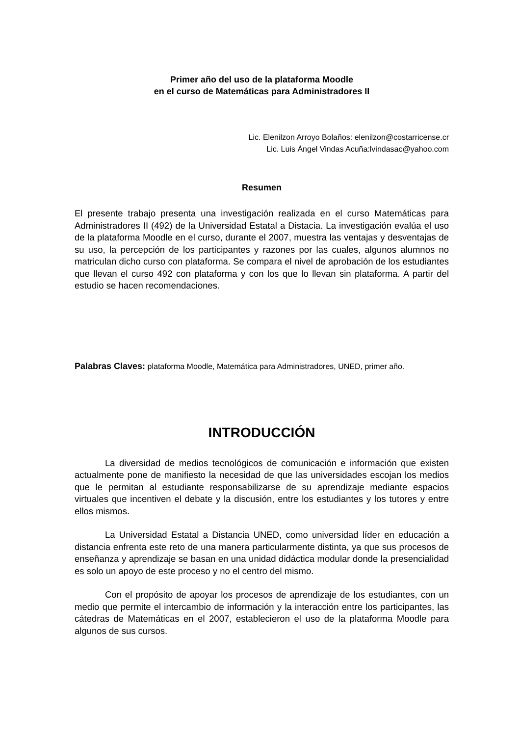Primer año del uso de la plataforma Moodle
en el curso de Matemáticas para Administradores II
Lic. Elenilzon Arroyo Bolaños: elenilzon@costarricense.cr
Lic. Luis Ángel Vindas Acuña:lvindasac@yahoo.com
Resumen
El presente trabajo presenta una investigación realizada en el curso Matemáticas para Administradores II (492) de la Universidad Estatal a Distacia. La investigación evalúa el uso de la plataforma Moodle en el curso, durante el 2007, muestra las ventajas y desventajas de su uso, la percepción de los participantes y razones por las cuales, algunos alumnos no matriculan dicho curso con plataforma. Se compara el nivel de aprobación de los estudiantes que llevan el curso 492 con plataforma y con los que lo llevan sin plataforma. A partir del estudio se hacen recomendaciones.
Palabras Claves: plataforma Moodle, Matemática para Administradores, UNED, primer año.
INTRODUCCIÓN
La diversidad de medios tecnológicos de comunicación e información que existen actualmente pone de manifiesto la necesidad de que las universidades escojan los medios que le permitan al estudiante responsabilizarse de su aprendizaje mediante espacios virtuales que incentiven el debate y la discusión, entre los estudiantes y los tutores y entre ellos mismos.
La Universidad Estatal a Distancia UNED, como universidad líder en educación a distancia enfrenta este reto de una manera particularmente distinta, ya que sus procesos de enseñanza y aprendizaje se basan en una unidad didáctica modular donde la presencialidad es solo un apoyo de este proceso y no el centro del mismo.
Con el propósito de apoyar los procesos de aprendizaje de los estudiantes, con un medio que permite el intercambio de información y la interacción entre los participantes, las cátedras de Matemáticas en el 2007, establecieron el uso de la plataforma Moodle para algunos de sus cursos.